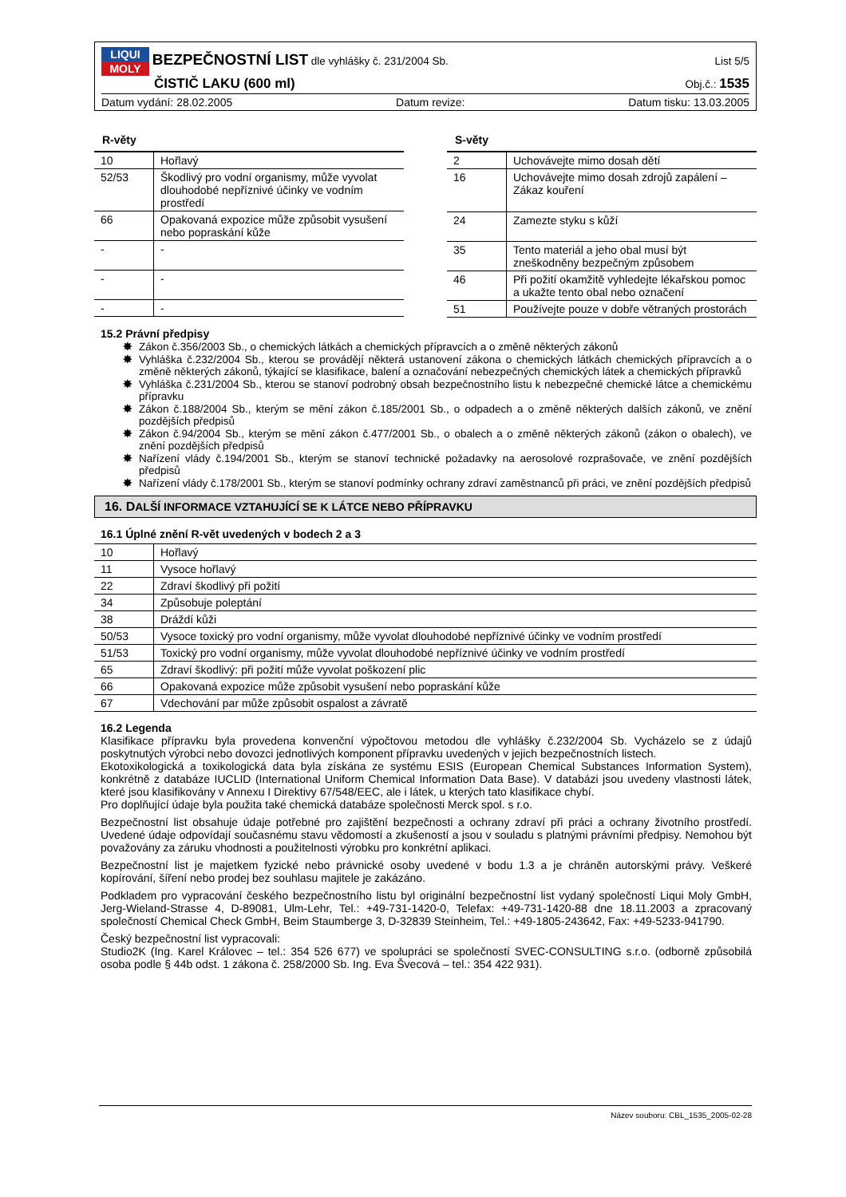LIQUI MOLY BEZPEČNOSTNÍ LIST dle vyhlášky č. 231/2004 Sb.
List 5/5
ČISTIČ LAKU (600 ml)
Obj.č.: 1535
Datum vydání: 28.02.2005 Datum revize: Datum tisku: 13.03.2005
R-věty
| 10 | Hořlavý |
| 52/53 | Škodlivý pro vodní organismy, může vyvolat dlouhodobé nepříznivé účinky ve vodním prostředí |
| 66 | Opakovaná expozice může způsobit vysušení nebo popraskání kůže |
| - | - |
| - | - |
| - | - |
S-věty
| 2 | Uchovávejte mimo dosah dětí |
| 16 | Uchovávejte mimo dosah zdrojů zapálení – Zákaz kouření |
| 24 | Zamezte styku s kůží |
| 35 | Tento materiál a jeho obal musí být zneškodněny bezpečným způsobem |
| 46 | Při požití okamžitě vyhledejte lékařskou pomoc a ukažte tento obal nebo označení |
| 51 | Používejte pouze v dobře větraných prostorách |
15.2 Právní předpisy
✸ Zákon č.356/2003 Sb., o chemických látkách a chemických přípravcích a o změně některých zákonů
✸ Vyhláška č.232/2004 Sb., kterou se provádějí některá ustanovení zákona o chemických látkách chemických přípravcích a o změně některých zákonů, týkající se klasifikace, balení a označování nebezpečných chemických látek a chemických přípravků
✸ Vyhláška č.231/2004 Sb., kterou se stanoví podrobný obsah bezpečnostního listu k nebezpečné chemické látce a chemickému přípravku
✸ Zákon č.188/2004 Sb., kterým se mění zákon č.185/2001 Sb., o odpadech a o změně některých dalších zákonů, ve znění pozdějších předpisů
✸ Zákon č.94/2004 Sb., kterým se mění zákon č.477/2001 Sb., o obalech a o změně některých zákonů (zákon o obalech), ve znění pozdějších předpisů
✸ Nařízení vlády č.194/2001 Sb., kterým se stanoví technické požadavky na aerosolové rozprašovače, ve znění pozdějších předpisů
✸ Nařízení vlády č.178/2001 Sb., kterým se stanoví podmínky ochrany zdraví zaměstnanců při práci, ve znění pozdějších předpisů
16. DALŠÍ INFORMACE VZTAHUJÍCÍ SE K LÁTCE NEBO PŘÍPRAVKU
16.1 Úplné znění R-vět uvedených v bodech 2 a 3
| 10 | Hořlavý |
| 11 | Vysoce hořlavý |
| 22 | Zdraví škodlivý při požití |
| 34 | Způsobuje poleptání |
| 38 | Dráždí kůži |
| 50/53 | Vysoce toxický pro vodní organismy, může vyvolat dlouhodobé nepříznivé účinky ve vodním prostředí |
| 51/53 | Toxický pro vodní organismy, může vyvolat dlouhodobé nepříznivé účinky ve vodním prostředí |
| 65 | Zdraví škodlivý: při požití může vyvolat poškození plic |
| 66 | Opakovaná expozice může způsobit vysušení nebo popraskání kůže |
| 67 | Vdechování par může způsobit ospalost a závratě |
16.2 Legenda
Klasifikace přípravku byla provedena konvenční výpočtovou metodou dle vyhlášky č.232/2004 Sb. Vycházelo se z údajů poskytnutých výrobci nebo dovozci jednotlivých komponent přípravku uvedených v jejich bezpečnostních listech.
Ekotoxikologická a toxikologická data byla získána ze systému ESIS (European Chemical Substances Information System), konkrétně z databáze IUCLID (International Uniform Chemical Information Data Base). V databázi jsou uvedeny vlastnosti látek, které jsou klasifikovány v Annexu I Direktivy 67/548/EEC, ale i látek, u kterých tato klasifikace chybí.
Pro doplňující údaje byla použita také chemická databáze společnosti Merck spol. s r.o.
Bezpečnostní list obsahuje údaje potřebné pro zajištění bezpečnosti a ochrany zdraví při práci a ochrany životního prostředí. Uvedené údaje odpovídají současnému stavu vědomostí a zkušeností a jsou v souladu s platnými právními předpisy. Nemohou být považovány za záruku vhodnosti a použitelnosti výrobku pro konkrétní aplikaci.
Bezpečnostní list je majetkem fyzické nebo právnické osoby uvedené v bodu 1.3 a je chráněn autorskými právy. Veškeré kopírování, šíření nebo prodej bez souhlasu majitele je zakázáno.
Podkladem pro vypracování českého bezpečnostního listu byl originální bezpečnostní list vydaný společností Liqui Moly GmbH, Jerg-Wieland-Strasse 4, D-89081, Ulm-Lehr, Tel.: +49-731-1420-0, Telefax: +49-731-1420-88 dne 18.11.2003 a zpracovaný společností Chemical Check GmbH, Beim Staumberge 3, D-32839 Steinheim, Tel.: +49-1805-243642, Fax: +49-5233-941790.
Český bezpečnostní list vypracovali:
Studio2K (Ing. Karel Královec – tel.: 354 526 677) ve spolupráci se společností SVEC-CONSULTING s.r.o. (odborně způsobilá osoba podle § 44b odst. 1 zákona č. 258/2000 Sb. Ing. Eva Švecová – tel.: 354 422 931).
Název souboru: CBL_1535_2005-02-28